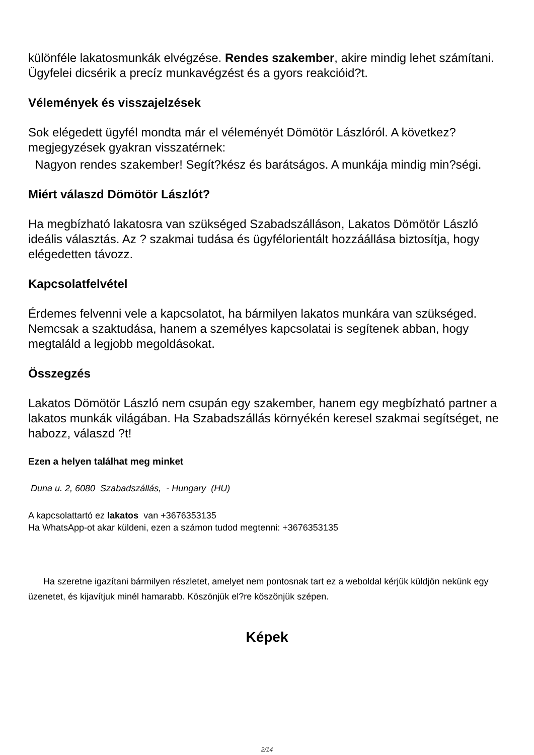különféle lakatosmunkák elvégzése. Rendes szakember, akire mindig lehet számítani. Ügyfelei dicsérik a precíz munkavégzést és a gyors reakcióid?t.
Vélemények és visszajelzések
Sok elégedett ügyfél mondta már el véleményét Dömötör Lászlóról. A következ? megjegyzések gyakran visszatérnek:
Nagyon rendes szakember! Segít?kész és barátságos. A munkája mindig min?ségi.
Miért válaszd Dömötör Lászlót?
Ha megbízható lakatosra van szükséged Szabadszálláson, Lakatos Dömötör László ideális választás. Az ? szakmai tudása és ügyfélorientált hozzáállása biztosítja, hogy elégedetten távozz.
Kapcsolatfelvétel
Érdemes felvenni vele a kapcsolatot, ha bármilyen lakatos munkára van szükséged. Nemcsak a szaktudása, hanem a személyes kapcsolatai is segítenek abban, hogy megtaláld a legjobb megoldásokat.
Összegzés
Lakatos Dömötör László nem csupán egy szakember, hanem egy megbízható partner a lakatos munkák világában. Ha Szabadszállás környékén keresel szakmai segítséget, ne habozz, válaszd ?t!
Ezen a helyen találhat meg minket
Duna u. 2, 6080 Szabadszállás, - Hungary (HU)
A kapcsolattartó ez lakatos van +3676353135
Ha WhatsApp-ot akar küldeni, ezen a számon tudod megtenni: +3676353135
Ha szeretne igazítani bármilyen részletet, amelyet nem pontosnak tart ez a weboldal kérjük küldjön nekünk egy üzenetet, és kijavítjuk minél hamarabb. Köszönjük el?re köszönjük szépen.
Képek
2/14